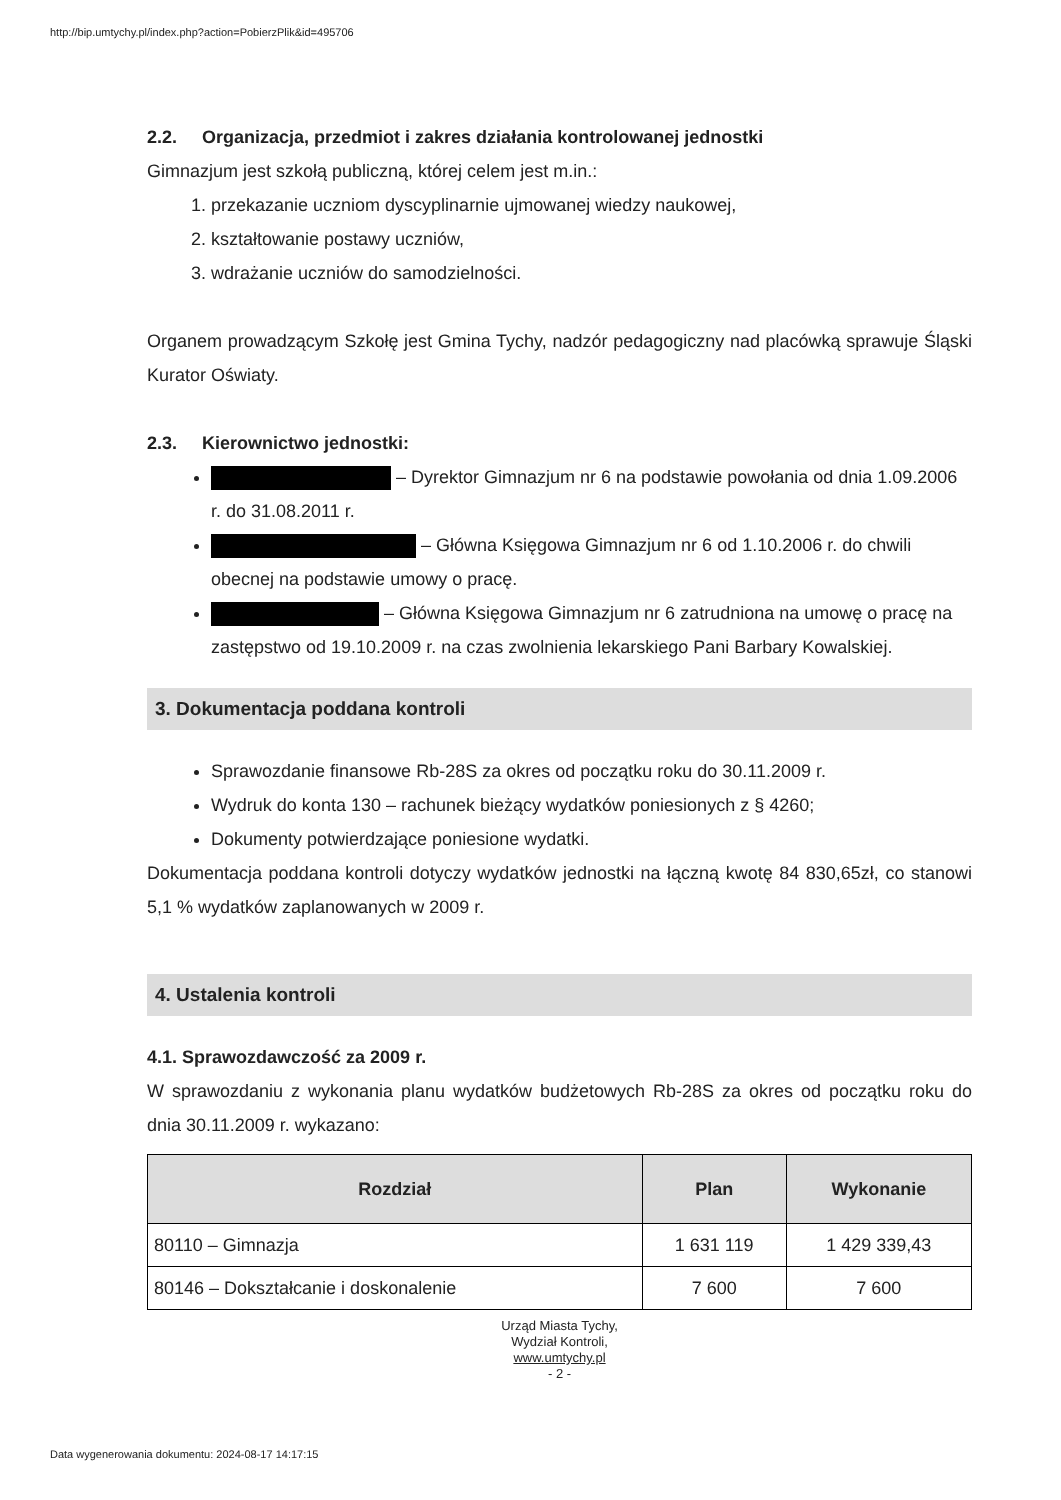http://bip.umtychy.pl/index.php?action=PobierzPlik&id=495706
2.2. Organizacja, przedmiot i zakres działania kontrolowanej jednostki
Gimnazjum jest szkołą publiczną, której celem jest m.in.:
1. przekazanie uczniom dyscyplinarnie ujmowanej wiedzy naukowej,
2. kształtowanie postawy uczniów,
3. wdrażanie uczniów do samodzielności.
Organem prowadzącym Szkołę jest Gmina Tychy, nadzór pedagogiczny nad placówką sprawuje Śląski Kurator Oświaty.
2.3. Kierownictwo jednostki:
– Dyrektor Gimnazjum nr 6 na podstawie powołania od dnia 1.09.2006 r. do 31.08.2011 r.
– Główna Księgowa Gimnazjum nr 6 od 1.10.2006 r. do chwili obecnej na podstawie umowy o pracę.
– Główna Księgowa Gimnazjum nr 6 zatrudniona na umowę o pracę na zastępstwo od 19.10.2009 r. na czas zwolnienia lekarskiego Pani Barbary Kowalskiej.
3. Dokumentacja poddana kontroli
Sprawozdanie finansowe Rb-28S za okres od początku roku do 30.11.2009 r.
Wydruk do konta 130 – rachunek bieżący wydatków poniesionych z § 4260;
Dokumenty potwierdzające poniesione wydatki.
Dokumentacja poddana kontroli dotyczy wydatków jednostki na łączną kwotę 84 830,65zł, co stanowi 5,1 % wydatków zaplanowanych w 2009 r.
4. Ustalenia kontroli
4.1. Sprawozdawczość za 2009 r.
W sprawozdaniu z wykonania planu wydatków budżetowych Rb-28S za okres od początku roku do dnia 30.11.2009 r. wykazano:
| Rozdział | Plan | Wykonanie |
| --- | --- | --- |
| 80110 – Gimnazja | 1 631 119 | 1 429 339,43 |
| 80146 – Dokształcanie i doskonalenie | 7 600 | 7 600 |
Urząd Miasta Tychy,
Wydział Kontroli,
www.umtychy.pl
- 2 -
Data wygenerowania dokumentu: 2024-08-17 14:17:15